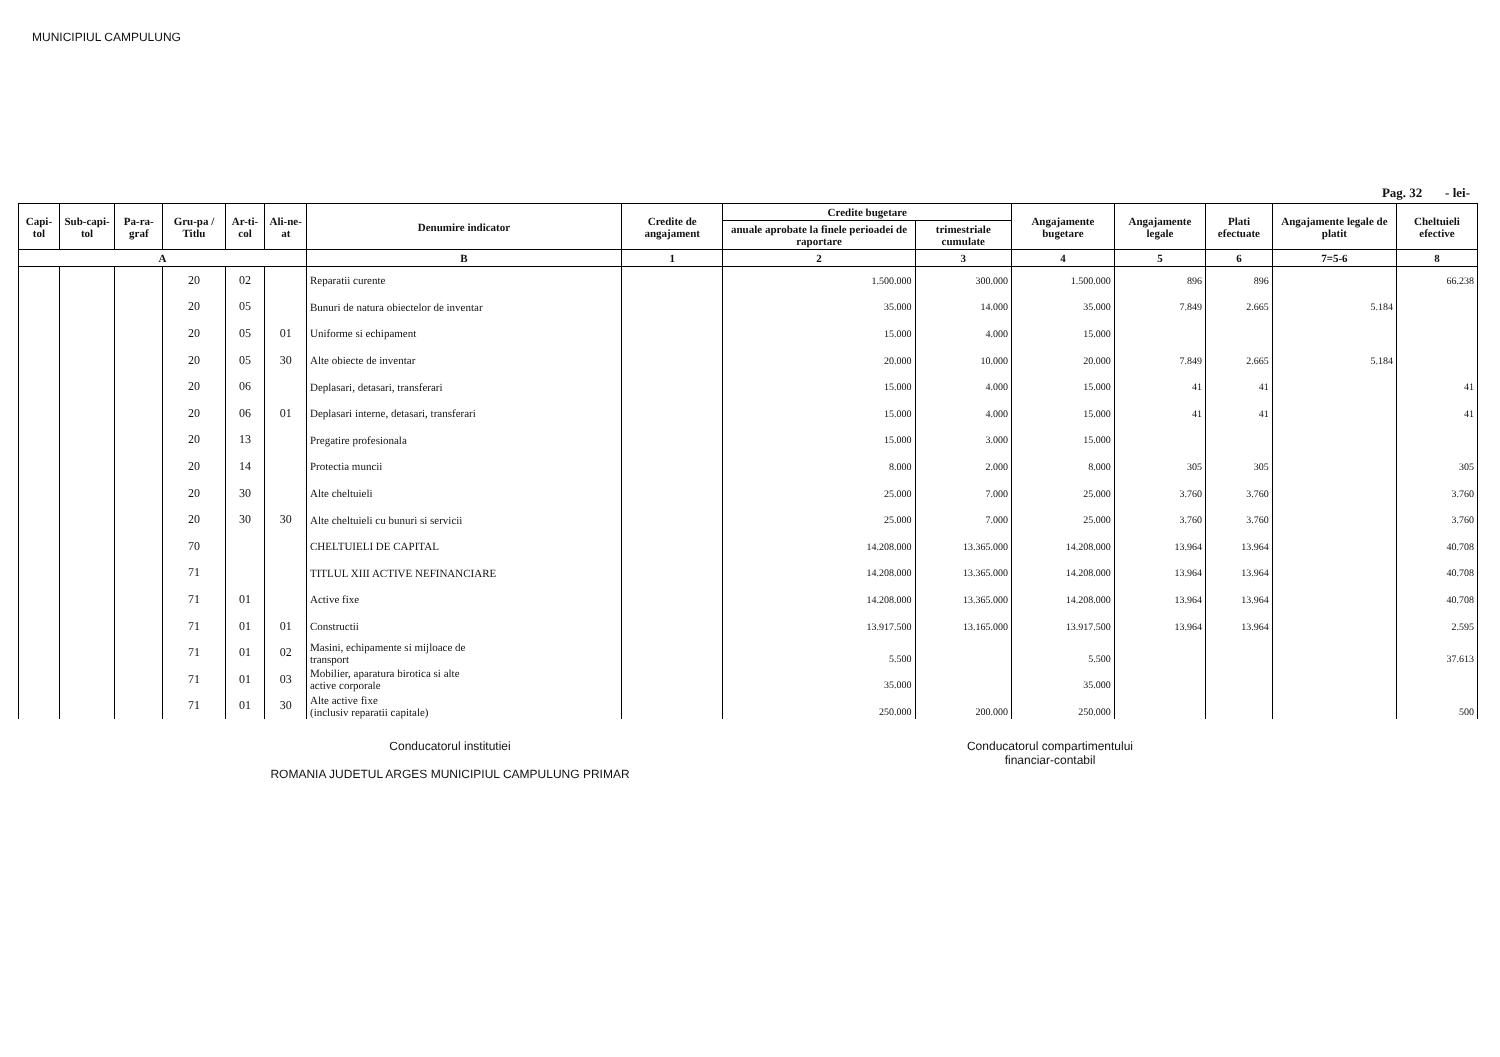MUNICIPIUL CAMPULUNG
Pag. 32 - lei-
| Capi-tol | Sub-capi-tol | Pa-ra-graf | Gru-pa / Titlu | Ar-ti-col | Ali-ne-at | Denumire indicator | Credite de angajament | Credite bugetare | | Angajamente bugetare | Angajamente legale | Plati efectuate | Angajamente legale de platit | Cheltuieli efective |
| --- | --- | --- | --- | --- | --- | --- | --- | --- | --- | --- | --- | --- | --- | --- |
| | | | | | | | | anuale aprobate la finele perioadei de raportare | trimestriale cumulate | | | | | |
| A | | | | | | B | 1 | 2 | 3 | 4 | 5 | 6 | 7=5-6 | 8 |
| | | | 20 | 02 | | Reparatii curente | | 1.500.000 | 300.000 | 1.500.000 | 896 | 896 | | 66.238 |
| | | | 20 | 05 | | Bunuri de natura obiectelor de inventar | | 35.000 | 14.000 | 35.000 | 7.849 | 2.665 | 5.184 | |
| | | | 20 | 05 | 01 | Uniforme si echipament | | 15.000 | 4.000 | 15.000 | | | | |
| | | | 20 | 05 | 30 | Alte obiecte de inventar | | 20.000 | 10.000 | 20.000 | 7.849 | 2.665 | 5.184 | |
| | | | 20 | 06 | | Deplasari, detasari, transferari | | 15.000 | 4.000 | 15.000 | 41 | 41 | | 41 |
| | | | 20 | 06 | 01 | Deplasari interne, detasari, transferari | | 15.000 | 4.000 | 15.000 | 41 | 41 | | 41 |
| | | | 20 | 13 | | Pregatire profesionala | | 15.000 | 3.000 | 15.000 | | | | |
| | | | 20 | 14 | | Protectia muncii | | 8.000 | 2.000 | 8.000 | 305 | 305 | | 305 |
| | | | 20 | 30 | | Alte cheltuieli | | 25.000 | 7.000 | 25.000 | 3.760 | 3.760 | | 3.760 |
| | | | 20 | 30 | 30 | Alte cheltuieli cu bunuri si servicii | | 25.000 | 7.000 | 25.000 | 3.760 | 3.760 | | 3.760 |
| | | | 70 | | | CHELTUIELI DE CAPITAL | | 14.208.000 | 13.365.000 | 14.208.000 | 13.964 | 13.964 | | 40.708 |
| | | | 71 | | | TITLUL XIII ACTIVE NEFINANCIARE | | 14.208.000 | 13.365.000 | 14.208.000 | 13.964 | 13.964 | | 40.708 |
| | | | 71 | 01 | | Active fixe | | 14.208.000 | 13.365.000 | 14.208.000 | 13.964 | 13.964 | | 40.708 |
| | | | 71 | 01 | 01 | Constructii | | 13.917.500 | 13.165.000 | 13.917.500 | 13.964 | 13.964 | | 2.595 |
| | | | 71 | 01 | 02 | Masini, echipamente si mijloace de transport | | 5.500 | | 5.500 | | | | 37.613 |
| | | | 71 | 01 | 03 | Mobilier, aparatura birotica si alte active corporale | | 35.000 | | 35.000 | | | | |
| | | | 71 | 01 | 30 | Alte active fixe (inclusiv reparatii capitale) | | 250.000 | 200.000 | 250.000 | | | | 500 |
Conducatorul institutiei
ROMANIA JUDETUL ARGES MUNICIPIUL CAMPULUNG PRIMAR
Conducatorul compartimentului
financiar-contabil